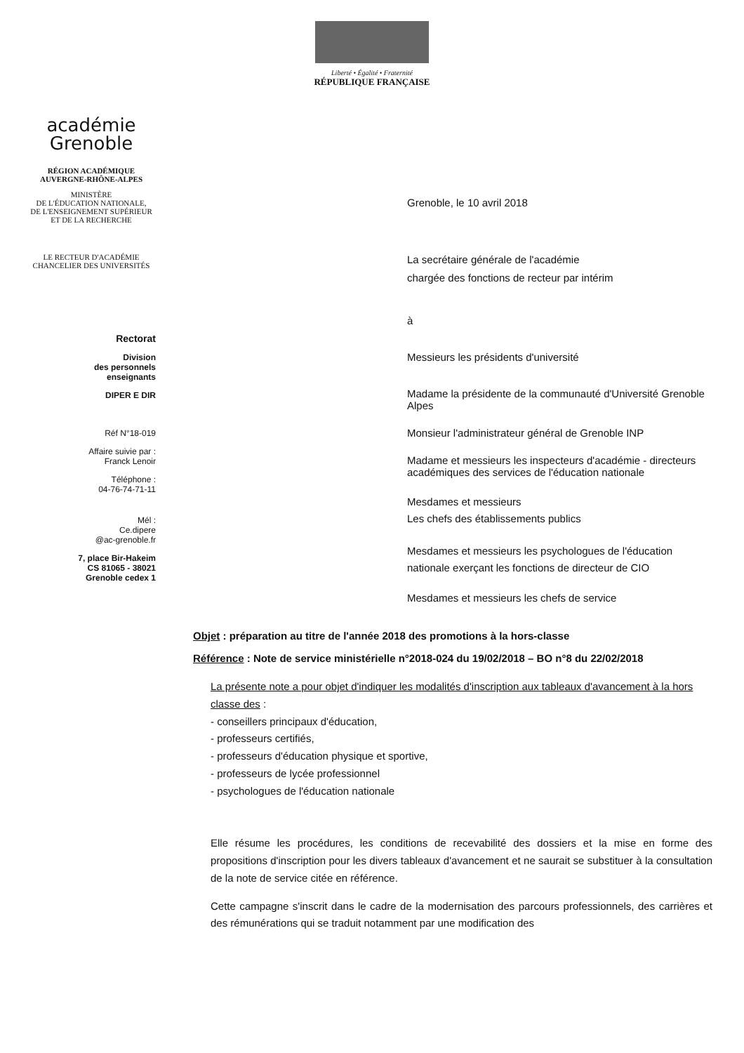Liberté • Égalité • Fraternité
RÉPUBLIQUE FRANÇAISE
académie
Grenoble
RÉGION ACADÉMIQUE
AUVERGNE-RHÔNE-ALPES
MINISTÈRE
DE L'ÉDUCATION NATIONALE,
DE L'ENSEIGNEMENT SUPÉRIEUR
ET DE LA RECHERCHE
LE RECTEUR D'ACADÉMIE
CHANCELIER DES UNIVERSITÉS
Rectorat
Division
des personnels
enseignants
DIPER E DIR
Réf N°18-019
Affaire suivie par :
Franck Lenoir
Téléphone :
04-76-74-71-11
Mél :
Ce.dipere
@ac-grenoble.fr
7, place Bir-Hakeim
CS 81065 - 38021
Grenoble cedex 1
Grenoble, le 10 avril 2018
La secrétaire générale de l'académie
chargée des fonctions de recteur par intérim
à
Messieurs les présidents d'université
Madame la présidente de la communauté d'Université Grenoble Alpes
Monsieur l'administrateur général de Grenoble INP
Madame et messieurs les inspecteurs d'académie - directeurs académiques des services de l'éducation nationale
Mesdames et messieurs
Les chefs des établissements publics
Mesdames et messieurs les psychologues de l'éducation nationale exerçant les fonctions de directeur de CIO
Mesdames et messieurs les chefs de service
Objet : préparation au titre de l'année 2018 des promotions à la hors-classe
Référence : Note de service ministérielle n°2018-024 du 19/02/2018 – BO n°8 du 22/02/2018
La présente note a pour objet d'indiquer les modalités d'inscription aux tableaux d'avancement à la hors classe des :
- conseillers principaux d'éducation,
- professeurs certifiés,
- professeurs d'éducation physique et sportive,
- professeurs de lycée professionnel
- psychologues de l'éducation nationale
Elle résume les procédures, les conditions de recevabilité des dossiers et la mise en forme des propositions d'inscription pour les divers tableaux d'avancement et ne saurait se substituer à la consultation de la note de service citée en référence.
Cette campagne s'inscrit dans le cadre de la modernisation des parcours professionnels, des carrières et des rémunérations qui se traduit notamment par une modification des